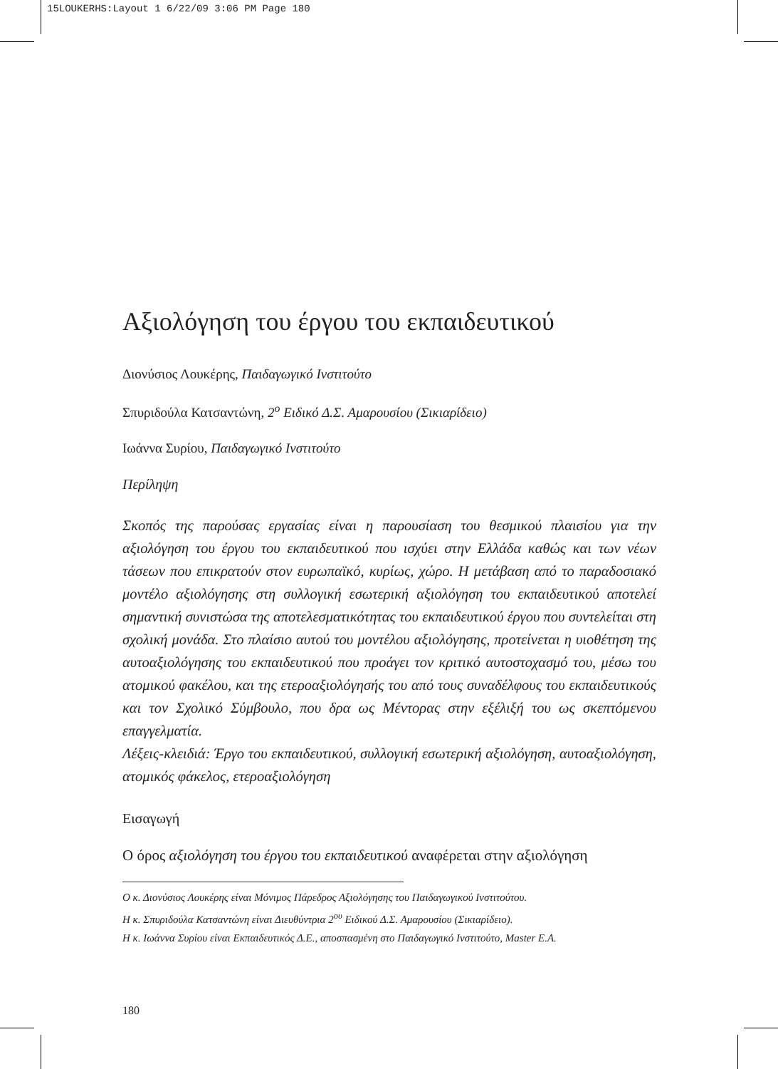15LOUKERHS:Layout 1 6/22/09 3:06 PM Page 180
Αξιολόγηση του έργου του εκπαιδευτικού
Διονύσιος Λουκέρης, Παιδαγωγικό Ινστιτούτο
Σπυριδούλα Κατσαντώνη, 2<sup>ο</sup> Ειδικό Δ.Σ. Αμαρουσίου (Σικιαρίδειο)
Ιωάννα Συρίου, Παιδαγωγικό Ινστιτούτο
Περίληψη
Σκοπός της παρούσας εργασίας είναι η παρουσίαση του θεσμικού πλαισίου για την αξιολόγηση του έργου του εκπαιδευτικού που ισχύει στην Ελλάδα καθώς και των νέων τάσεων που επικρατούν στον ευρωπαϊκό, κυρίως, χώρο. Η μετάβαση από το παραδοσιακό μοντέλο αξιολόγησης στη συλλογική εσωτερική αξιολόγηση του εκπαιδευτικού αποτελεί σημαντική συνιστώσα της αποτελεσματικότητας του εκπαιδευτικού έργου που συντελείται στη σχολική μονάδα. Στο πλαίσιο αυτού του μοντέλου αξιολόγησης, προτείνεται η υιοθέτηση της αυτοαξιολόγησης του εκπαιδευτικού που προάγει τον κριτικό αυτοστοχασμό του, μέσω του ατομικού φακέλου, και της ετεροαξιολόγησής του από τους συναδέλφους του εκπαιδευτικούς και τον Σχολικό Σύμβουλο, που δρα ως Μέντορας στην εξέλιξή του ως σκεπτόμενου επαγγελματία.
Λέξεις-κλειδιά: Έργο του εκπαιδευτικού, συλλογική εσωτερική αξιολόγηση, αυτοαξιολόγηση, ατομικός φάκελος, ετεροαξιολόγηση
Εισαγωγή
Ο όρος αξιολόγηση του έργου του εκπαιδευτικού αναφέρεται στην αξιολόγηση
Ο κ. Διονύσιος Λουκέρης είναι Μόνιμος Πάρεδρος Αξιολόγησης του Παιδαγωγικού Ινστιτούτου.
Η κ. Σπυριδούλα Κατσαντώνη είναι Διευθύντρια 2<sup>ου</sup> Ειδικού Δ.Σ. Αμαρουσίου (Σικιαρίδειο).
Η κ. Ιωάννα Συρίου είναι Εκπαιδευτικός Δ.Ε., αποσπασμένη στο Παιδαγωγικό Ινστιτούτο, Master Ε.Α.
180